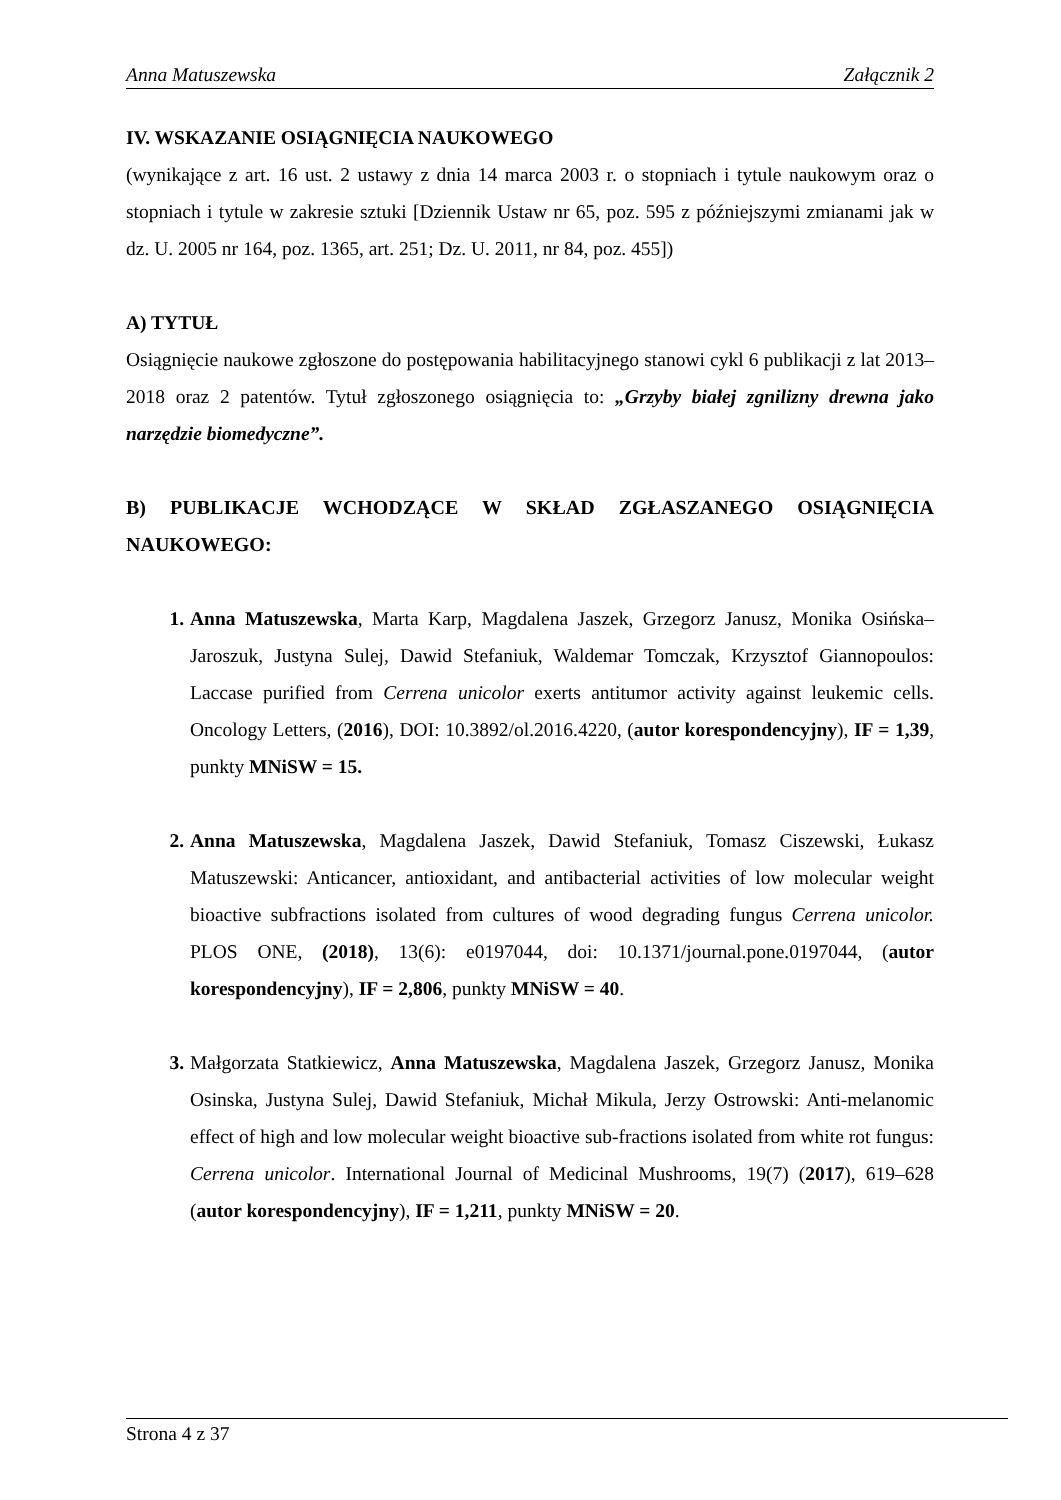Anna Matuszewska Załącznik 2
IV. WSKAZANIE OSIĄGNIĘCIA NAUKOWEGO
(wynikające z art. 16 ust. 2 ustawy z dnia 14 marca 2003 r. o stopniach i tytule naukowym oraz o stopniach i tytule w zakresie sztuki [Dziennik Ustaw nr 65, poz. 595 z późniejszymi zmianami jak w dz. U. 2005 nr 164, poz. 1365, art. 251; Dz. U. 2011, nr 84, poz. 455])
A) TYTUŁ
Osiągnięcie naukowe zgłoszone do postępowania habilitacyjnego stanowi cykl 6 publikacji z lat 2013–2018 oraz 2 patentów. Tytuł zgłoszonego osiągnięcia to: „Grzyby białej zgnilizny drewna jako narzędzie biomedyczne”.
B) PUBLIKACJE WCHODZĄCE W SKŁAD ZGŁASZANEGO OSIĄGNIĘCIA NAUKOWEGO:
1. Anna Matuszewska, Marta Karp, Magdalena Jaszek, Grzegorz Janusz, Monika Osińska–Jaroszuk, Justyna Sulej, Dawid Stefaniuk, Waldemar Tomczak, Krzysztof Giannopoulos: Laccase purified from Cerrena unicolor exerts antitumor activity against leukemic cells. Oncology Letters, (2016), DOI: 10.3892/ol.2016.4220, (autor korespondencyjny), IF = 1,39, punkty MNiSW = 15.
2. Anna Matuszewska, Magdalena Jaszek, Dawid Stefaniuk, Tomasz Ciszewski, Łukasz Matuszewski: Anticancer, antioxidant, and antibacterial activities of low molecular weight bioactive subfractions isolated from cultures of wood degrading fungus Cerrena unicolor. PLOS ONE, (2018), 13(6): e0197044, doi: 10.1371/journal.pone.0197044, (autor korespondencyjny), IF = 2,806, punkty MNiSW = 40.
3. Małgorzata Statkiewicz, Anna Matuszewska, Magdalena Jaszek, Grzegorz Janusz, Monika Osinska, Justyna Sulej, Dawid Stefaniuk, Michał Mikula, Jerzy Ostrowski: Anti-melanomic effect of high and low molecular weight bioactive sub-fractions isolated from white rot fungus: Cerrena unicolor. International Journal of Medicinal Mushrooms, 19(7) (2017), 619–628 (autor korespondencyjny), IF = 1,211, punkty MNiSW = 20.
Strona 4 z 37